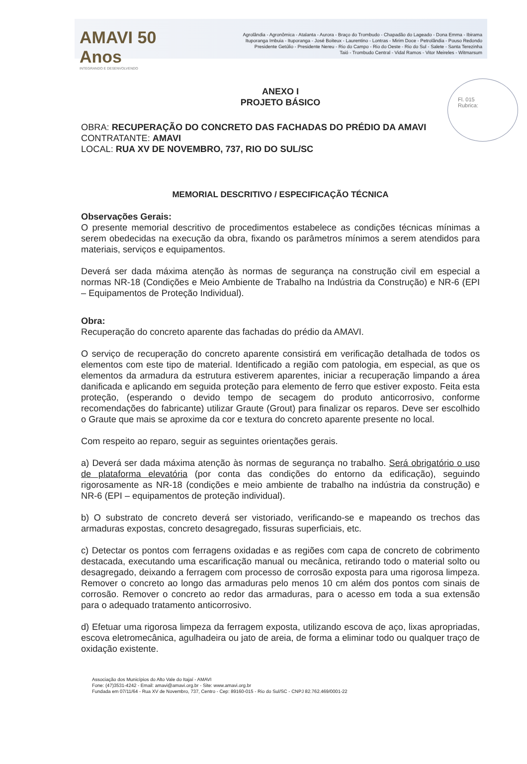AMAVI 50 Anos
INTEGRANDO E DESENVOLVENDO
Agrolândia - Agronômica - Atalanta - Aurora - Braço do Trombudo - Chapadão do Lageado - Dona Emma - Ibirama
Ituporanga Imbuia - Ituporanga - José Boiteux - Laurentino - Lontras - Mirim Doce - Petrolândia - Pouso Redondo
Presidente Getúlio - Presidente Nereu - Rio do Campo - Rio do Oeste - Rio do Sul - Salete - Santa Terezinha
Taió - Trombudo Central - Vidal Ramos - Vitor Meireles - Witmarsum
Fl. 015
Rubrica:
ANEXO I
PROJETO BÁSICO
OBRA: RECUPERAÇÃO DO CONCRETO DAS FACHADAS DO PRÉDIO DA AMAVI
CONTRATANTE: AMAVI
LOCAL: RUA XV DE NOVEMBRO, 737, RIO DO SUL/SC
MEMORIAL DESCRITIVO / ESPECIFICAÇÃO TÉCNICA
Observações Gerais:
O presente memorial descritivo de procedimentos estabelece as condições técnicas mínimas a serem obedecidas na execução da obra, fixando os parâmetros mínimos a serem atendidos para materiais, serviços e equipamentos.
Deverá ser dada máxima atenção às normas de segurança na construção civil em especial a normas NR-18 (Condições e Meio Ambiente de Trabalho na Indústria da Construção) e NR-6 (EPI – Equipamentos de Proteção Individual).
Obra:
Recuperação do concreto aparente das fachadas do prédio da AMAVI.
O serviço de recuperação do concreto aparente consistirá em verificação detalhada de todos os elementos com este tipo de material. Identificado a região com patologia, em especial, as que os elementos da armadura da estrutura estiverem aparentes, iniciar a recuperação limpando a área danificada e aplicando em seguida proteção para elemento de ferro que estiver exposto. Feita esta proteção, (esperando o devido tempo de secagem do produto anticorrosivo, conforme recomendações do fabricante) utilizar Graute (Grout) para finalizar os reparos. Deve ser escolhido o Graute que mais se aproxime da cor e textura do concreto aparente presente no local.
Com respeito ao reparo, seguir as seguintes orientações gerais.
a) Deverá ser dada máxima atenção às normas de segurança no trabalho. Será obrigatório o uso de plataforma elevatória (por conta das condições do entorno da edificação), seguindo rigorosamente as NR-18 (condições e meio ambiente de trabalho na indústria da construção) e NR-6 (EPI – equipamentos de proteção individual).
b) O substrato de concreto deverá ser vistoriado, verificando-se e mapeando os trechos das armaduras expostas, concreto desagregado, fissuras superficiais, etc.
c) Detectar os pontos com ferragens oxidadas e as regiões com capa de concreto de cobrimento destacada, executando uma escarificação manual ou mecânica, retirando todo o material solto ou desagregado, deixando a ferragem com processo de corrosão exposta para uma rigorosa limpeza. Remover o concreto ao longo das armaduras pelo menos 10 cm além dos pontos com sinais de corrosão. Remover o concreto ao redor das armaduras, para o acesso em toda a sua extensão para o adequado tratamento anticorrosivo.
d) Efetuar uma rigorosa limpeza da ferragem exposta, utilizando escova de aço, lixas apropriadas, escova eletromecânica, agulhadeira ou jato de areia, de forma a eliminar todo ou qualquer traço de oxidação existente.
Associação dos Municípios do Alto Vale do Itajaí - AMAVI
Fone: (47)3531-4242 - Email: amavi@amavi.org.br - Site: www.amavi.org.br
Fundada em 07/11/64 - Rua XV de Novembro, 737, Centro - Cep: 89160-015 - Rio do Sul/SC - CNPJ 82.762.469/0001-22